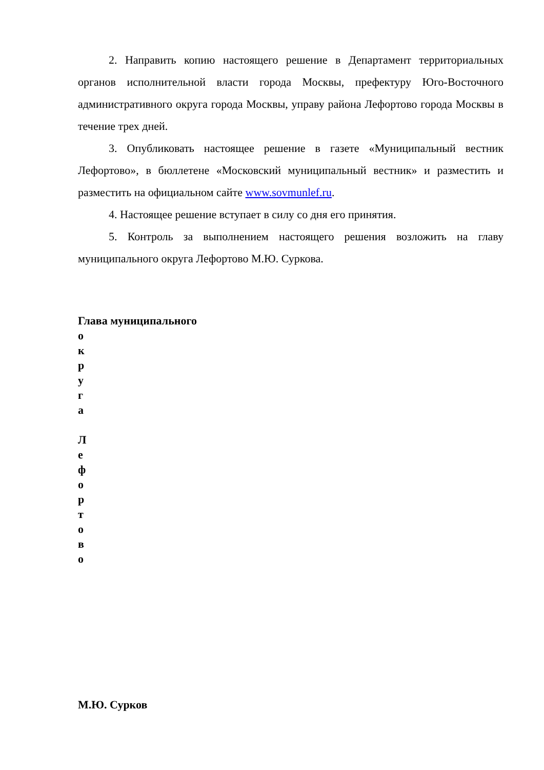2. Направить копию настоящего решение в Департамент территориальных органов исполнительной власти города Москвы, префектуру Юго-Восточного административного округа города Москвы, управу района Лефортово города Москвы в течение трех дней.
3. Опубликовать настоящее решение в газете «Муниципальный вестник Лефортово», в бюллетене «Московский муниципальный вестник» и разместить и разместить на официальном сайте www.sovmunlef.ru.
4. Настоящее решение вступает в силу со дня его принятия.
5. Контроль за выполнением настоящего решения возложить на главу муниципального округа Лефортово М.Ю. Суркова.
Глава муниципального
о
к
р
у
г
а
Л
е
ф
о
р
т
о
в
о
М.Ю. Сурков